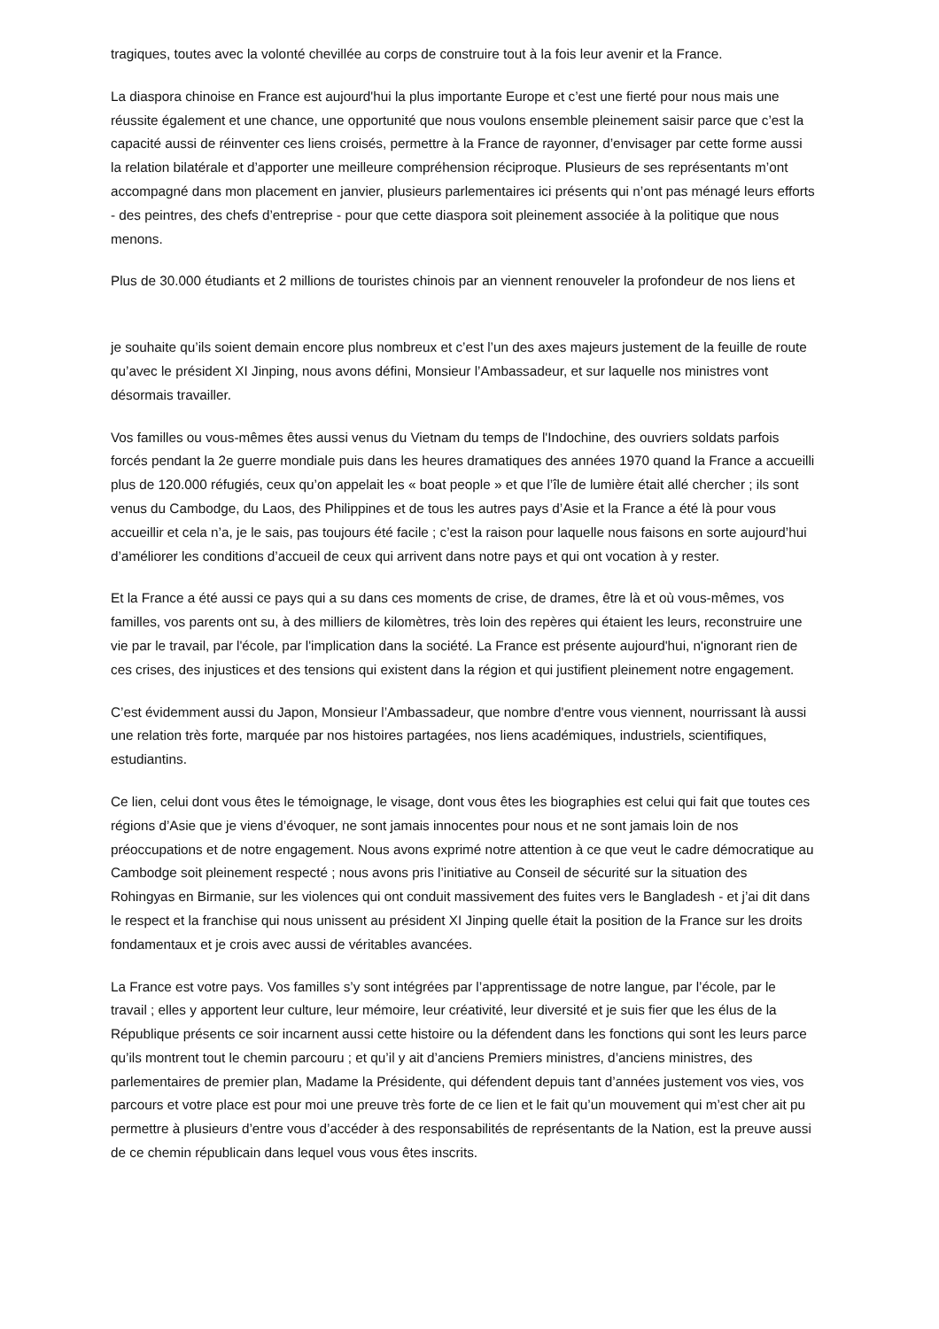tragiques, toutes avec la volonté chevillée au corps de construire tout à la fois leur avenir et la France.
La diaspora chinoise en France est aujourd'hui la plus importante Europe et c’est une fierté pour nous mais une réussite également et une chance, une opportunité que nous voulons ensemble pleinement saisir parce que c’est la capacité aussi de réinventer ces liens croisés, permettre à la France de rayonner, d’envisager par cette forme aussi la relation bilatérale et d’apporter une meilleure compréhension réciproque. Plusieurs de ses représentants m’ont accompagné dans mon placement en janvier, plusieurs parlementaires ici présents qui n’ont pas ménagé leurs efforts - des peintres, des chefs d’entreprise - pour que cette diaspora soit pleinement associée à la politique que nous menons.
Plus de 30.000 étudiants et 2 millions de touristes chinois par an viennent renouveler la profondeur de nos liens et
je souhaite qu’ils soient demain encore plus nombreux et c’est l’un des axes majeurs justement de la feuille de route qu’avec le président XI Jinping, nous avons défini, Monsieur l’Ambassadeur, et sur laquelle nos ministres vont désormais travailler.
Vos familles ou vous-mêmes êtes aussi venus du Vietnam du temps de l'Indochine, des ouvriers soldats parfois forcés pendant la 2e guerre mondiale puis dans les heures dramatiques des années 1970 quand la France a accueilli plus de 120.000 réfugiés, ceux qu’on appelait les « boat people » et que l’île de lumière était allé chercher ; ils sont venus du Cambodge, du Laos, des Philippines et de tous les autres pays d’Asie et la France a été là pour vous accueillir et cela n’a, je le sais, pas toujours été facile ; c’est la raison pour laquelle nous faisons en sorte aujourd’hui d’améliorer les conditions d’accueil de ceux qui arrivent dans notre pays et qui ont vocation à y rester.
Et la France a été aussi ce pays qui a su dans ces moments de crise, de drames, être là et où vous-mêmes, vos familles, vos parents ont su, à des milliers de kilomètres, très loin des repères qui étaient les leurs, reconstruire une vie par le travail, par l'école, par l'implication dans la société. La France est présente aujourd'hui, n'ignorant rien de ces crises, des injustices et des tensions qui existent dans la région et qui justifient pleinement notre engagement.
C’est évidemment aussi du Japon, Monsieur l’Ambassadeur, que nombre d'entre vous viennent, nourrissant là aussi une relation très forte, marquée par nos histoires partagées, nos liens académiques, industriels, scientifiques, estudiantins.
Ce lien, celui dont vous êtes le témoignage, le visage, dont vous êtes les biographies est celui qui fait que toutes ces régions d’Asie que je viens d’évoquer, ne sont jamais innocentes pour nous et ne sont jamais loin de nos préoccupations et de notre engagement. Nous avons exprimé notre attention à ce que veut le cadre démocratique au Cambodge soit pleinement respecté ; nous avons pris l’initiative au Conseil de sécurité sur la situation des Rohingyas en Birmanie, sur les violences qui ont conduit massivement des fuites vers le Bangladesh - et j’ai dit dans le respect et la franchise qui nous unissent au président XI Jinping quelle était la position de la France sur les droits fondamentaux et je crois avec aussi de véritables avancées.
La France est votre pays. Vos familles s’y sont intégrées par l’apprentissage de notre langue, par l’école, par le travail ; elles y apportent leur culture, leur mémoire, leur créativité, leur diversité et je suis fier que les élus de la République présents ce soir incarnent aussi cette histoire ou la défendent dans les fonctions qui sont les leurs parce qu’ils montrent tout le chemin parcouru ; et qu’il y ait d’anciens Premiers ministres, d’anciens ministres, des parlementaires de premier plan, Madame la Présidente, qui défendent depuis tant d’années justement vos vies, vos parcours et votre place est pour moi une preuve très forte de ce lien et le fait qu’un mouvement qui m’est cher ait pu permettre à plusieurs d’entre vous d’accéder à des responsabilités de représentants de la Nation, est la preuve aussi de ce chemin républicain dans lequel vous vous êtes inscrits.